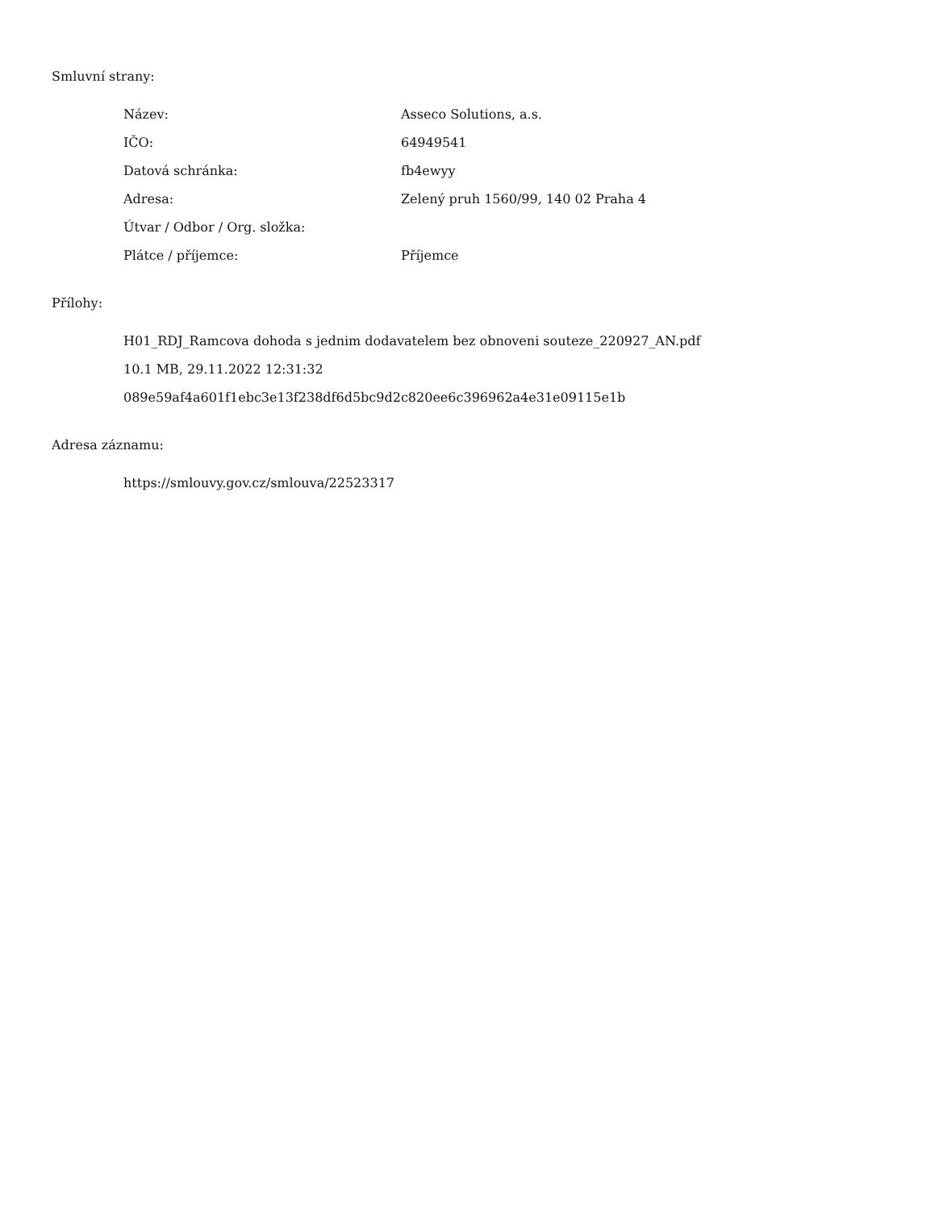Smluvní strany:
| Název: | Asseco Solutions, a.s. |
| IČO: | 64949541 |
| Datová schránka: | fb4ewyy |
| Adresa: | Zelený pruh 1560/99, 140 02 Praha 4 |
| Útvar / Odbor / Org. složka: | |
| Plátce / příjemce: | Příjemce |
Přílohy:
H01_RDJ_Ramcova dohoda s jednim dodavatelem bez obnoveni souteze_220927_AN.pdf
10.1 MB, 29.11.2022 12:31:32
089e59af4a601f1ebc3e13f238df6d5bc9d2c820ee6c396962a4e31e09115e1b
Adresa záznamu:
https://smlouvy.gov.cz/smlouva/22523317